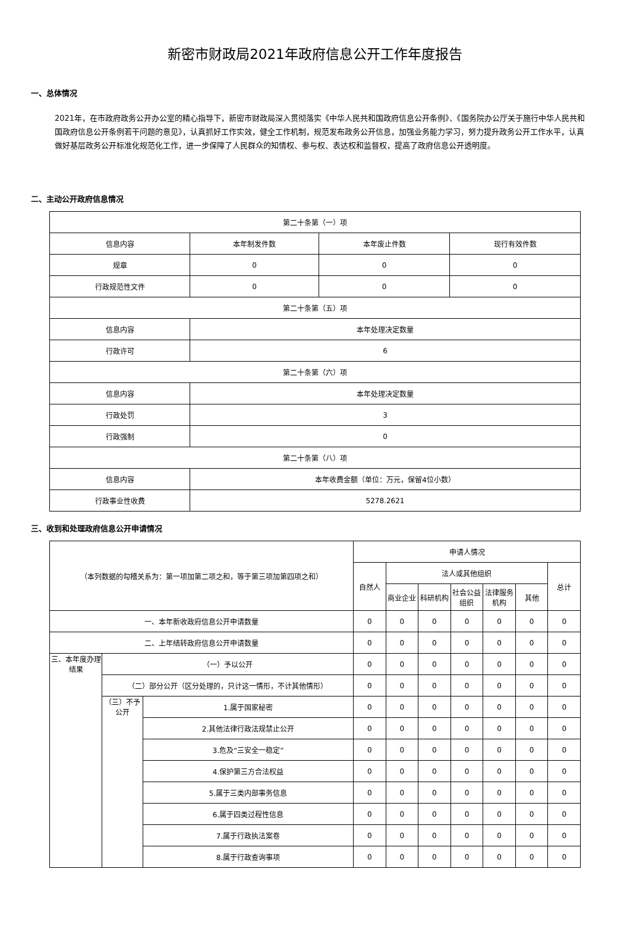新密市财政局2021年政府信息公开工作年度报告
一、总体情况
2021年，在市政府政务公开办公室的精心指导下，新密市财政局深入贯彻落实《中华人民共和国政府信息公开条例》、《国务院办公厅关于施行中华人民共和国政府信息公开条例若干问题的意见》，认真抓好工作实效，健全工作机制，规范发布政务公开信息，加强业务能力学习，努力提升政务公开工作水平，认真做好基层政务公开标准化规范化工作，进一步保障了人民群众的知情权、参与权、表达权和监督权，提高了政府信息公开透明度。
二、主动公开政府信息情况
| 第二十条第（一）项 | | | |
| 信息内容 | 本年制发件数 | 本年废止件数 | 现行有效件数 |
| 规章 | 0 | 0 | 0 |
| 行政规范性文件 | 0 | 0 | 0 |
| 第二十条第（五）项 | | | |
| 信息内容 | 本年处理决定数量 | | |
| 行政许可 | 6 | | |
| 第二十条第（六）项 | | | |
| 信息内容 | 本年处理决定数量 | | |
| 行政处罚 | 3 | | |
| 行政强制 | 0 | | |
| 第二十条第（八）项 | | | |
| 信息内容 | 本年收费金额（单位：万元，保留4位小数） | | |
| 行政事业性收费 | 5278.2621 | | |
三、收到和处理政府信息公开申请情况
| （本列数据的勾稽关系为：第一项加第二项之和，等于第三项加第四项之和） | | | 申请人情况 | | | | | | |
| | | | 自然人 | 法人或其他组织 | | | | | 总计 |
| | | | | 商业企业 | 科研机构 | 社会公益组织 | 法律服务机构 | 其他 | |
| 一、本年新收政府信息公开申请数量 | | | 0 | 0 | 0 | 0 | 0 | 0 | 0 |
| 二、上年结转政府信息公开申请数量 | | | 0 | 0 | 0 | 0 | 0 | 0 | 0 |
| 三、本年度办理结果 | （一）予以公开 | | 0 | 0 | 0 | 0 | 0 | 0 | 0 |
| | （二）部分公开（区分处理的，只计这一情形，不计其他情形） | | 0 | 0 | 0 | 0 | 0 | 0 | 0 |
| | （三）不予公开 | 1.属于国家秘密 | 0 | 0 | 0 | 0 | 0 | 0 | 0 |
| | | 2.其他法律行政法规禁止公开 | 0 | 0 | 0 | 0 | 0 | 0 | 0 |
| | | 3.危及“三安全一稳定” | 0 | 0 | 0 | 0 | 0 | 0 | 0 |
| | | 4.保护第三方合法权益 | 0 | 0 | 0 | 0 | 0 | 0 | 0 |
| | | 5.属于三类内部事务信息 | 0 | 0 | 0 | 0 | 0 | 0 | 0 |
| | | 6.属于四类过程性信息 | 0 | 0 | 0 | 0 | 0 | 0 | 0 |
| | | 7.属于行政执法案卷 | 0 | 0 | 0 | 0 | 0 | 0 | 0 |
| | | 8.属于行政查询事项 | 0 | 0 | 0 | 0 | 0 | 0 | 0 |